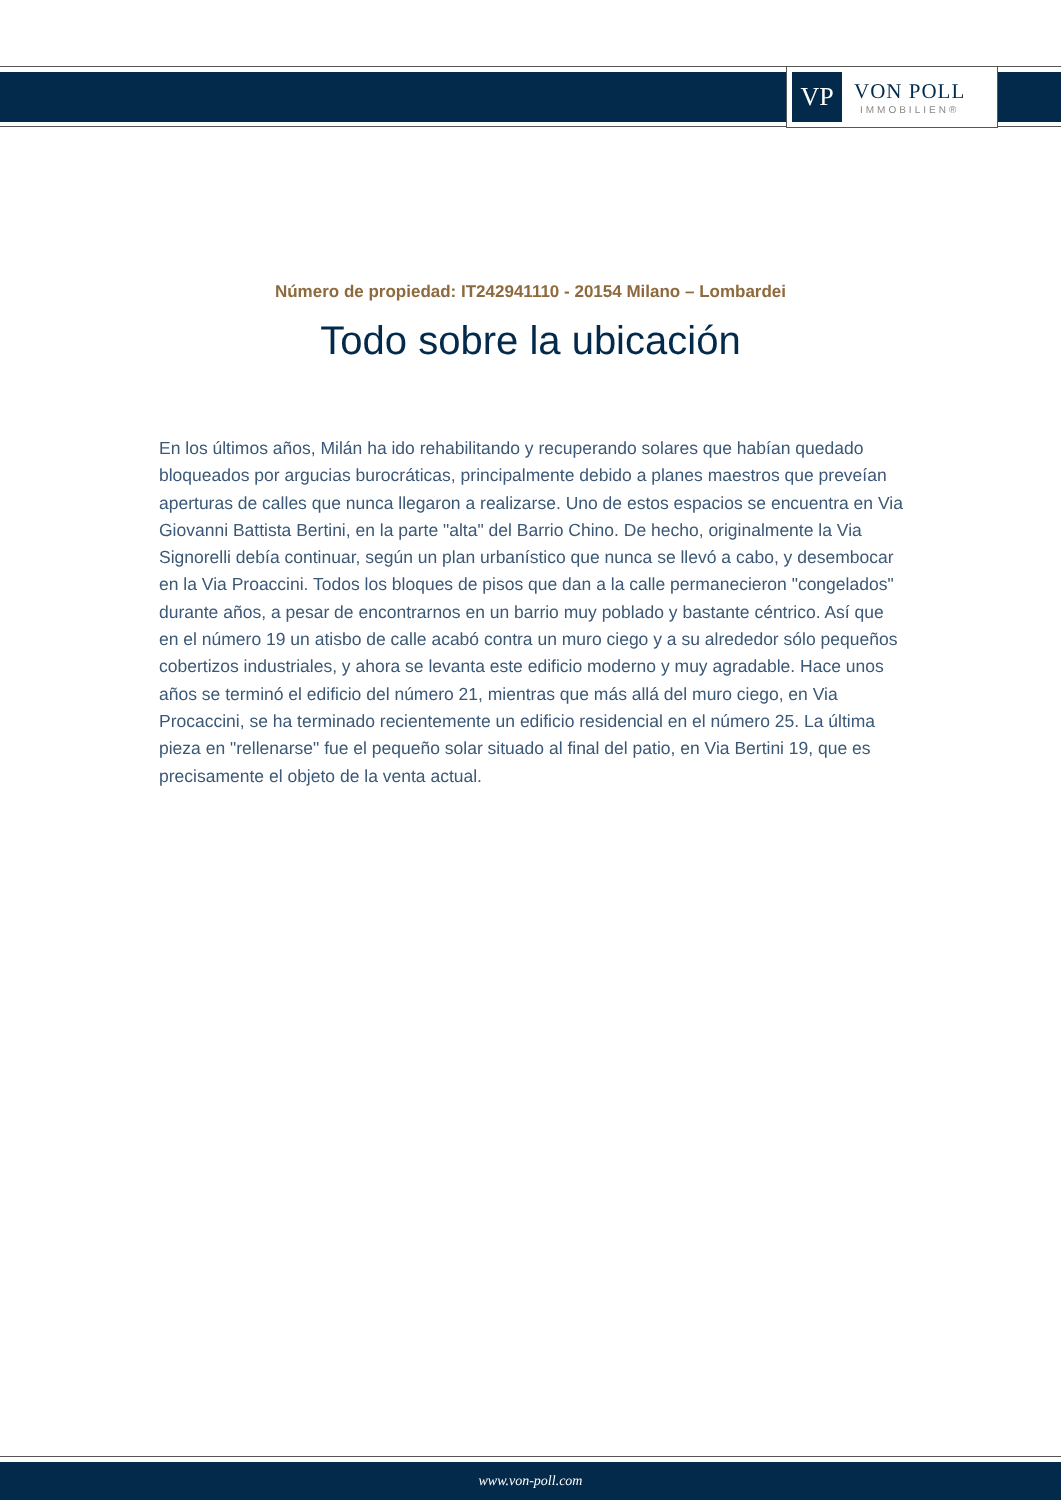VP
VON POLL
IMMOBILIEN®
Número de propiedad: IT242941110 - 20154 Milano – Lombardei
Todo sobre la ubicación
En los últimos años, Milán ha ido rehabilitando y recuperando solares que habían quedado bloqueados por argucias burocráticas, principalmente debido a planes maestros que preveían aperturas de calles que nunca llegaron a realizarse. Uno de estos espacios se encuentra en Via Giovanni Battista Bertini, en la parte "alta" del Barrio Chino. De hecho, originalmente la Via Signorelli debía continuar, según un plan urbanístico que nunca se llevó a cabo, y desembocar en la Via Proaccini. Todos los bloques de pisos que dan a la calle permanecieron "congelados" durante años, a pesar de encontrarnos en un barrio muy poblado y bastante céntrico. Así que en el número 19 un atisbo de calle acabó contra un muro ciego y a su alrededor sólo pequeños cobertizos industriales, y ahora se levanta este edificio moderno y muy agradable. Hace unos años se terminó el edificio del número 21, mientras que más allá del muro ciego, en Via Procaccini, se ha terminado recientemente un edificio residencial en el número 25. La última pieza en "rellenarse" fue el pequeño solar situado al final del patio, en Via Bertini 19, que es precisamente el objeto de la venta actual.
www.von-poll.com